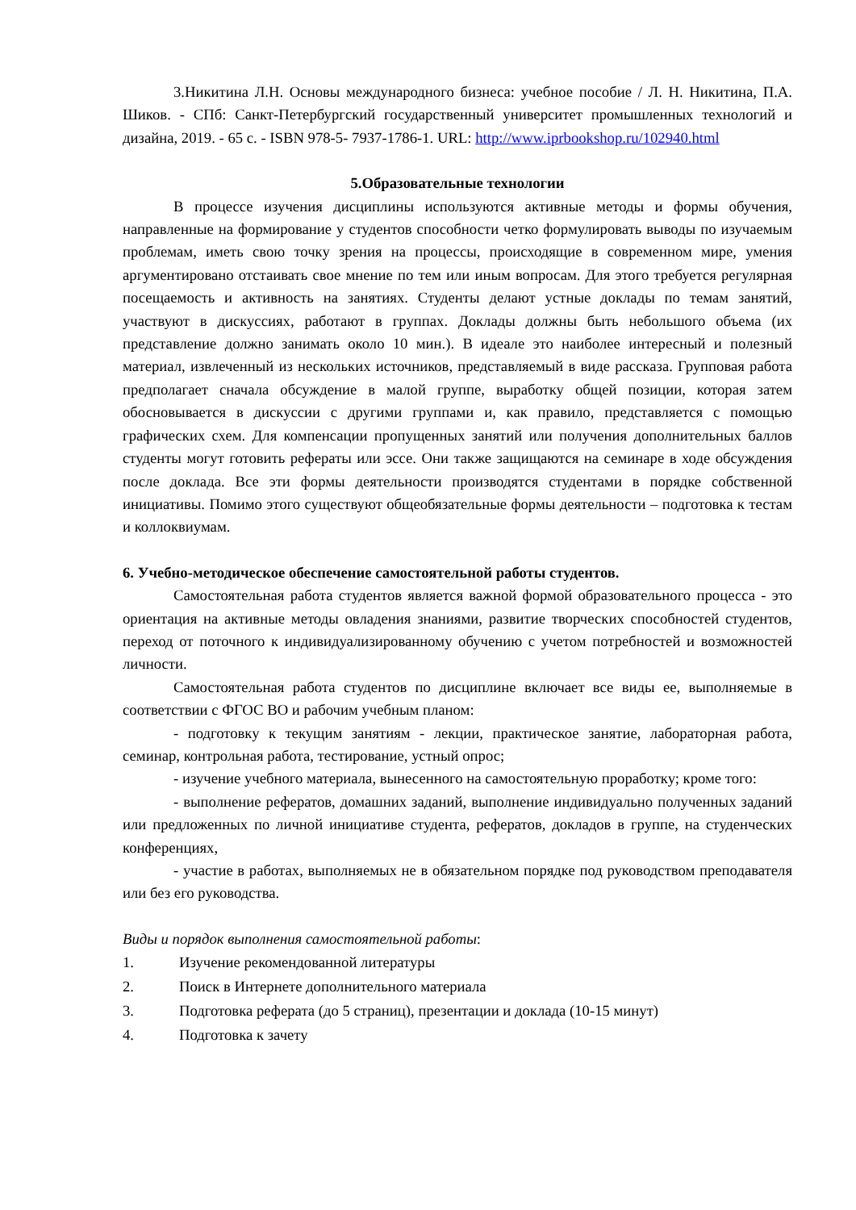3.Никитина Л.Н. Основы международного бизнеса: учебное пособие / Л. Н. Никитина, П.А. Шиков. - СПб: Санкт-Петербургский государственный университет промышленных технологий и дизайна, 2019. - 65 с. - ISBN 978-5- 7937-1786-1. URL: http://www.iprbookshop.ru/102940.html
5.Образовательные технологии
В процессе изучения дисциплины используются активные методы и формы обучения, направленные на формирование у студентов способности четко формулировать выводы по изучаемым проблемам, иметь свою точку зрения на процессы, происходящие в современном мире, умения аргументировано отстаивать свое мнение по тем или иным вопросам. Для этого требуется регулярная посещаемость и активность на занятиях. Студенты делают устные доклады по темам занятий, участвуют в дискуссиях, работают в группах. Доклады должны быть небольшого объема (их представление должно занимать около 10 мин.). В идеале это наиболее интересный и полезный материал, извлеченный из нескольких источников, представляемый в виде рассказа. Групповая работа предполагает сначала обсуждение в малой группе, выработку общей позиции, которая затем обосновывается в дискуссии с другими группами и, как правило, представляется с помощью графических схем. Для компенсации пропущенных занятий или получения дополнительных баллов студенты могут готовить рефераты или эссе. Они также защищаются на семинаре в ходе обсуждения после доклада. Все эти формы деятельности производятся студентами в порядке собственной инициативы. Помимо этого существуют общеобязательные формы деятельности – подготовка к тестам и коллоквиумам.
6. Учебно-методическое обеспечение самостоятельной работы студентов.
Самостоятельная работа студентов является важной формой образовательного процесса - это ориентация на активные методы овладения знаниями, развитие творческих способностей студентов, переход от поточного к индивидуализированному обучению с учетом потребностей и возможностей личности.
Самостоятельная работа студентов по дисциплине включает все виды ее, выполняемые в соответствии с ФГОС ВО и рабочим учебным планом:
- подготовку к текущим занятиям - лекции, практическое занятие, лабораторная работа, семинар, контрольная работа, тестирование, устный опрос;
- изучение учебного материала, вынесенного на самостоятельную проработку; кроме того:
- выполнение рефератов, домашних заданий, выполнение индивидуально полученных заданий или предложенных по личной инициативе студента, рефератов, докладов в группе, на студенческих конференциях,
- участие в работах, выполняемых не в обязательном порядке под руководством преподавателя или без его руководства.
Виды и порядок выполнения самостоятельной работы:
1. Изучение рекомендованной литературы
2. Поиск в Интернете дополнительного материала
3. Подготовка реферата (до 5 страниц), презентации и доклада (10-15 минут)
4. Подготовка к зачету